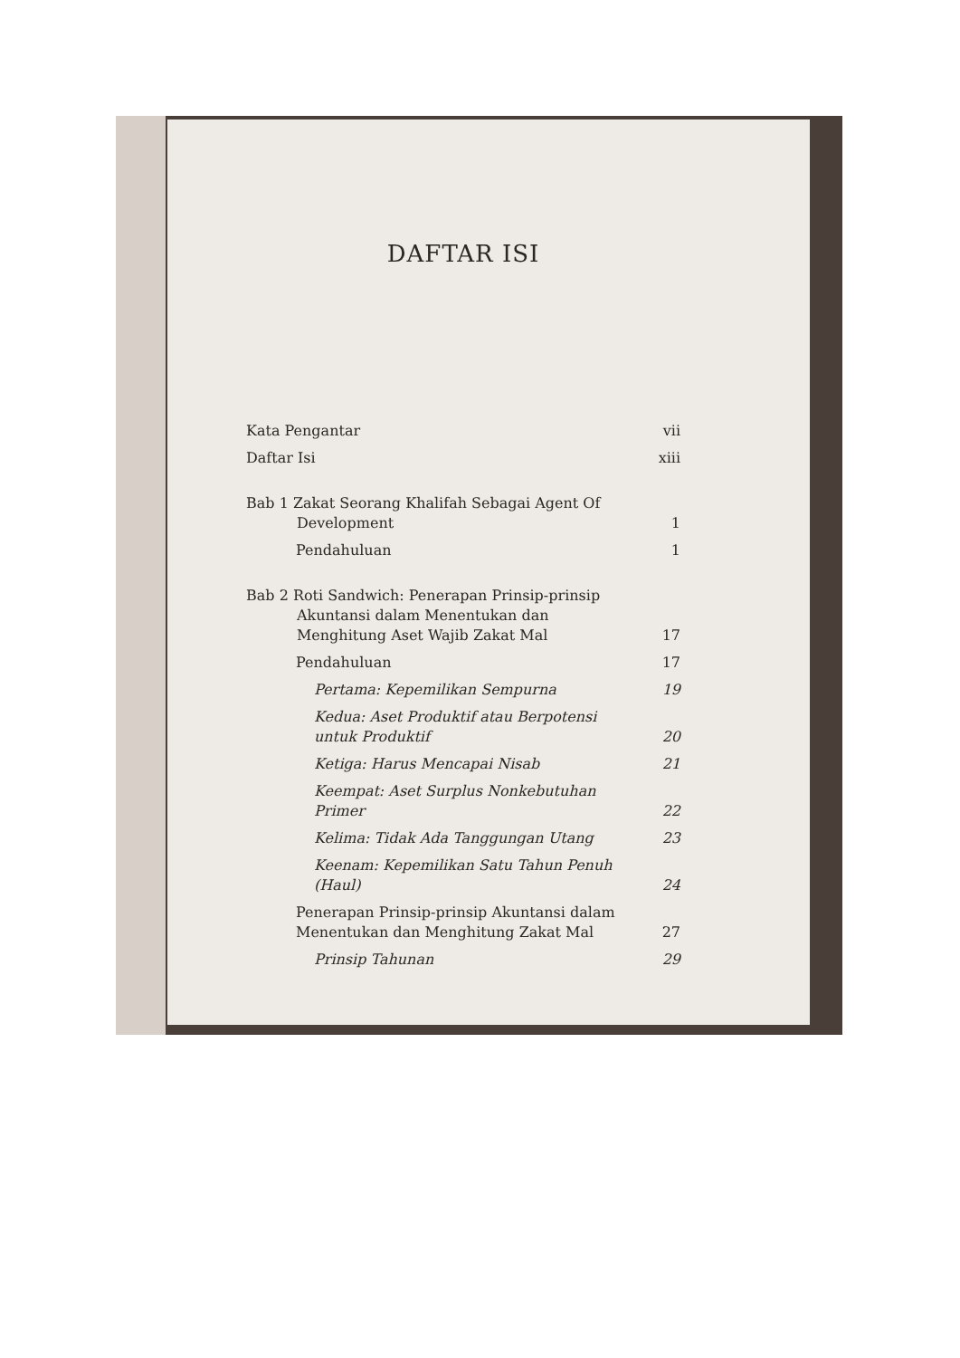DAFTAR ISI
Kata Pengantar vii
Daftar Isi xiii
Bab 1 Zakat Seorang Khalifah Sebagai Agent Of
Development 1
Pendahuluan 1
Bab 2 Roti Sandwich: Penerapan Prinsip-prinsip
Akuntansi dalam Menentukan dan
Menghitung Aset Wajib Zakat Mal 17
Pendahuluan 17
Pertama: Kepemilikan Sempurna 19
Kedua: Aset Produktif atau Berpotensi untuk Produktif 20
Ketiga: Harus Mencapai Nisab 21
Keempat: Aset Surplus Nonkebutuhan Primer 22
Kelima: Tidak Ada Tanggungan Utang 23
Keenam: Kepemilikan Satu Tahun Penuh (Haul) 24
Penerapan Prinsip-prinsip Akuntansi dalam Menentukan dan Menghitung Zakat Mal 27
Prinsip Tahunan 29